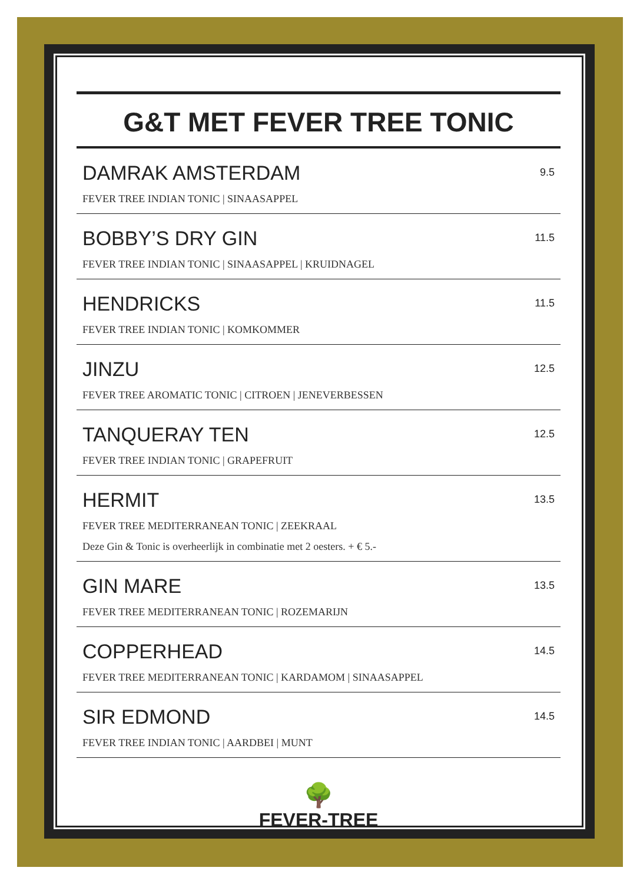G&T MET FEVER TREE TONIC
DAMRAK AMSTERDAM
FEVER TREE INDIAN TONIC | SINAASAPPEL
9.5
BOBBY’S DRY GIN
FEVER TREE INDIAN TONIC | SINAASAPPEL | KRUIDNAGEL
11.5
HENDRICKS
FEVER TREE INDIAN TONIC | KOMKOMMER
11.5
JINZU
FEVER TREE AROMATIC TONIC | CITROEN | JENEVERBESSEN
12.5
TANQUERAY TEN
FEVER TREE INDIAN TONIC | GRAPEFRUIT
12.5
HERMIT
FEVER TREE MEDITERRANEAN TONIC | ZEEKRAAL
Deze Gin & Tonic is overheerlijk in combinatie met 2 oesters. + € 5.-
13.5
GIN MARE
FEVER TREE MEDITERRANEAN TONIC | ROZEMARIJN
13.5
COPPERHEAD
FEVER TREE MEDITERRANEAN TONIC | KARDAMOM | SINAASAPPEL
14.5
SIR EDMOND
FEVER TREE INDIAN TONIC | AARDBEI | MUNT
14.5
🌳
FEVER-TREE